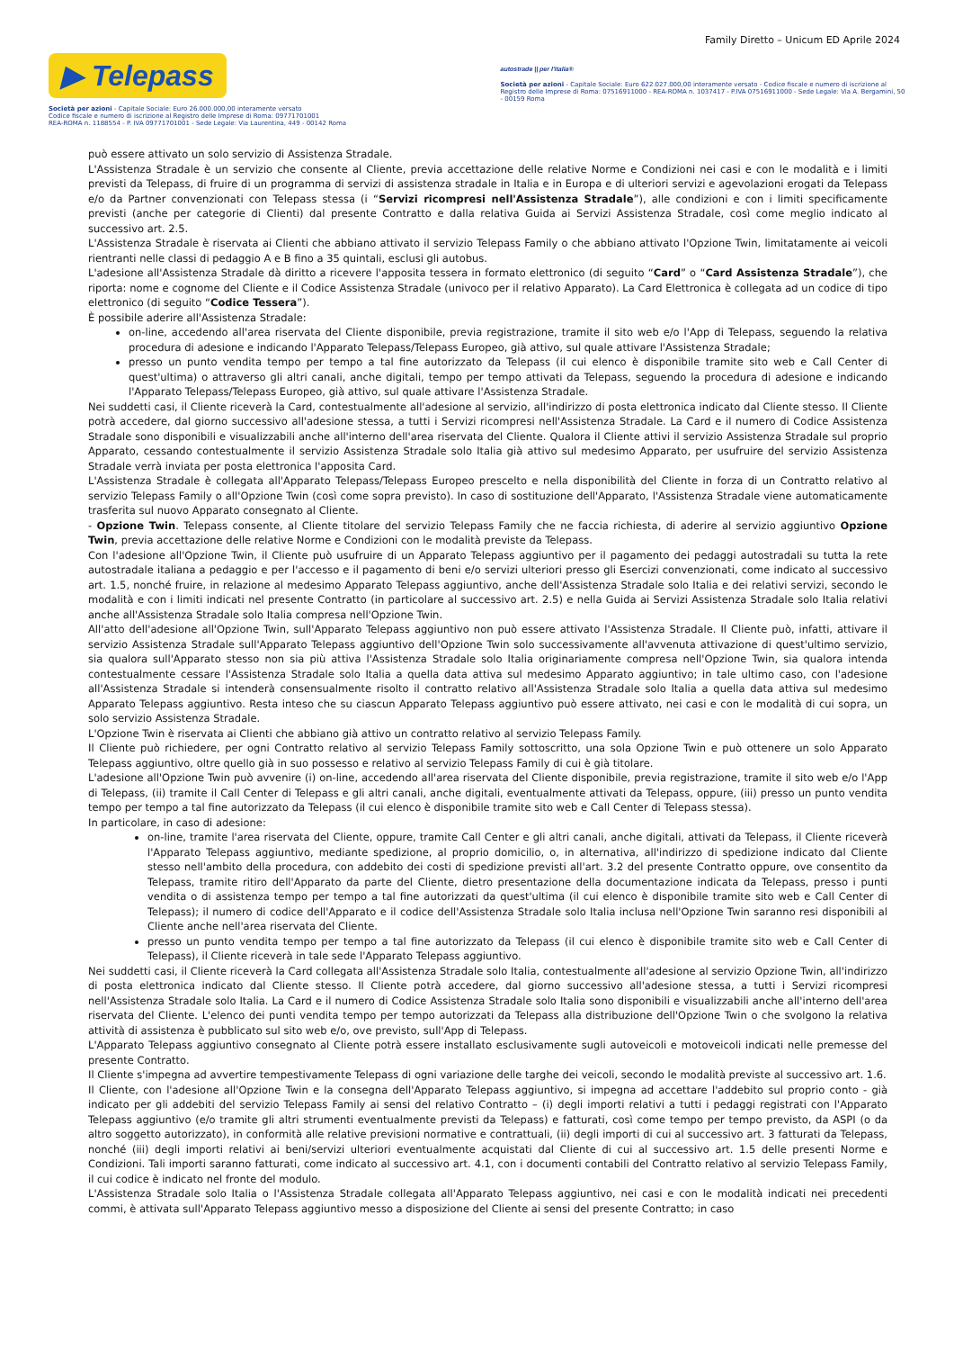Family Diretto – Unicum ED Aprile 2024
▶ Telepass
Società per azioni - Capitale Sociale: Euro 26.000.000,00 interamente versato
Codice fiscale e numero di iscrizione al Registro delle Imprese di Roma: 09771701001
REA-ROMA n. 1188554 - P. IVA 09771701001 - Sede Legale: Via Laurentina, 449 - 00142 Roma
autostrade || per l'italia®
Società per azioni - Capitale Sociale: Euro 622.027.000,00 interamente versato - Codice fiscale e numero di iscrizione al Registro delle Imprese di Roma: 07516911000 - REA-ROMA n. 1037417 - P.IVA 07516911000 - Sede Legale: Via A. Bergamini, 50 - 00159 Roma
può essere attivato un solo servizio di Assistenza Stradale.
L'Assistenza Stradale è un servizio che consente al Cliente, previa accettazione delle relative Norme e Condizioni nei casi e con le modalità e i limiti previsti da Telepass, di fruire di un programma di servizi di assistenza stradale in Italia e in Europa e di ulteriori servizi e agevolazioni erogati da Telepass e/o da Partner convenzionati con Telepass stessa (i “Servizi ricompresi nell'Assistenza Stradale”), alle condizioni e con i limiti specificamente previsti (anche per categorie di Clienti) dal presente Contratto e dalla relativa Guida ai Servizi Assistenza Stradale, così come meglio indicato al successivo art. 2.5.
L'Assistenza Stradale è riservata ai Clienti che abbiano attivato il servizio Telepass Family o che abbiano attivato l'Opzione Twin, limitatamente ai veicoli rientranti nelle classi di pedaggio A e B fino a 35 quintali, esclusi gli autobus.
L'adesione all'Assistenza Stradale dà diritto a ricevere l'apposita tessera in formato elettronico (di seguito “Card” o “Card Assistenza Stradale”), che riporta: nome e cognome del Cliente e il Codice Assistenza Stradale (univoco per il relativo Apparato). La Card Elettronica è collegata ad un codice di tipo elettronico (di seguito “Codice Tessera”).
È possibile aderire all'Assistenza Stradale:
on-line, accedendo all'area riservata del Cliente disponibile, previa registrazione, tramite il sito web e/o l'App di Telepass, seguendo la relativa procedura di adesione e indicando l'Apparato Telepass/Telepass Europeo, già attivo, sul quale attivare l'Assistenza Stradale;
presso un punto vendita tempo per tempo a tal fine autorizzato da Telepass (il cui elenco è disponibile tramite sito web e Call Center di quest'ultima) o attraverso gli altri canali, anche digitali, tempo per tempo attivati da Telepass, seguendo la procedura di adesione e indicando l'Apparato Telepass/Telepass Europeo, già attivo, sul quale attivare l'Assistenza Stradale.
Nei suddetti casi, il Cliente riceverà la Card, contestualmente all'adesione al servizio, all'indirizzo di posta elettronica indicato dal Cliente stesso. Il Cliente potrà accedere, dal giorno successivo all'adesione stessa, a tutti i Servizi ricompresi nell'Assistenza Stradale. La Card e il numero di Codice Assistenza Stradale sono disponibili e visualizzabili anche all'interno dell'area riservata del Cliente. Qualora il Cliente attivi il servizio Assistenza Stradale sul proprio Apparato, cessando contestualmente il servizio Assistenza Stradale solo Italia già attivo sul medesimo Apparato, per usufruire del servizio Assistenza Stradale verrà inviata per posta elettronica l'apposita Card.
L'Assistenza Stradale è collegata all'Apparato Telepass/Telepass Europeo prescelto e nella disponibilità del Cliente in forza di un Contratto relativo al servizio Telepass Family o all'Opzione Twin (così come sopra previsto). In caso di sostituzione dell'Apparato, l'Assistenza Stradale viene automaticamente trasferita sul nuovo Apparato consegnato al Cliente.
- Opzione Twin. Telepass consente, al Cliente titolare del servizio Telepass Family che ne faccia richiesta, di aderire al servizio aggiuntivo Opzione Twin, previa accettazione delle relative Norme e Condizioni con le modalità previste da Telepass.
Con l'adesione all'Opzione Twin, il Cliente può usufruire di un Apparato Telepass aggiuntivo per il pagamento dei pedaggi autostradali su tutta la rete autostradale italiana a pedaggio e per l'accesso e il pagamento di beni e/o servizi ulteriori presso gli Esercizi convenzionati, come indicato al successivo art. 1.5, nonché fruire, in relazione al medesimo Apparato Telepass aggiuntivo, anche dell'Assistenza Stradale solo Italia e dei relativi servizi, secondo le modalità e con i limiti indicati nel presente Contratto (in particolare al successivo art. 2.5) e nella Guida ai Servizi Assistenza Stradale solo Italia relativi anche all'Assistenza Stradale solo Italia compresa nell'Opzione Twin.
All'atto dell'adesione all'Opzione Twin, sull'Apparato Telepass aggiuntivo non può essere attivato l'Assistenza Stradale. Il Cliente può, infatti, attivare il servizio Assistenza Stradale sull'Apparato Telepass aggiuntivo dell'Opzione Twin solo successivamente all'avvenuta attivazione di quest'ultimo servizio, sia qualora sull'Apparato stesso non sia più attiva l'Assistenza Stradale solo Italia originariamente compresa nell'Opzione Twin, sia qualora intenda contestualmente cessare l'Assistenza Stradale solo Italia a quella data attiva sul medesimo Apparato aggiuntivo; in tale ultimo caso, con l'adesione all'Assistenza Stradale si intenderà consensualmente risolto il contratto relativo all'Assistenza Stradale solo Italia a quella data attiva sul medesimo Apparato Telepass aggiuntivo. Resta inteso che su ciascun Apparato Telepass aggiuntivo può essere attivato, nei casi e con le modalità di cui sopra, un solo servizio Assistenza Stradale.
L'Opzione Twin è riservata ai Clienti che abbiano già attivo un contratto relativo al servizio Telepass Family.
Il Cliente può richiedere, per ogni Contratto relativo al servizio Telepass Family sottoscritto, una sola Opzione Twin e può ottenere un solo Apparato Telepass aggiuntivo, oltre quello già in suo possesso e relativo al servizio Telepass Family di cui è già titolare.
L'adesione all'Opzione Twin può avvenire (i) on-line, accedendo all'area riservata del Cliente disponibile, previa registrazione, tramite il sito web e/o l'App di Telepass, (ii) tramite il Call Center di Telepass e gli altri canali, anche digitali, eventualmente attivati da Telepass, oppure, (iii) presso un punto vendita tempo per tempo a tal fine autorizzato da Telepass (il cui elenco è disponibile tramite sito web e Call Center di Telepass stessa).
In particolare, in caso di adesione:
on-line, tramite l'area riservata del Cliente, oppure, tramite Call Center e gli altri canali, anche digitali, attivati da Telepass, il Cliente riceverà l'Apparato Telepass aggiuntivo, mediante spedizione, al proprio domicilio, o, in alternativa, all'indirizzo di spedizione indicato dal Cliente stesso nell'ambito della procedura, con addebito dei costi di spedizione previsti all'art. 3.2 del presente Contratto oppure, ove consentito da Telepass, tramite ritiro dell'Apparato da parte del Cliente, dietro presentazione della documentazione indicata da Telepass, presso i punti vendita o di assistenza tempo per tempo a tal fine autorizzati da quest'ultima (il cui elenco è disponibile tramite sito web e Call Center di Telepass); il numero di codice dell'Apparato e il codice dell'Assistenza Stradale solo Italia inclusa nell'Opzione Twin saranno resi disponibili al Cliente anche nell'area riservata del Cliente.
presso un punto vendita tempo per tempo a tal fine autorizzato da Telepass (il cui elenco è disponibile tramite sito web e Call Center di Telepass), il Cliente riceverà in tale sede l'Apparato Telepass aggiuntivo.
Nei suddetti casi, il Cliente riceverà la Card collegata all'Assistenza Stradale solo Italia, contestualmente all'adesione al servizio Opzione Twin, all'indirizzo di posta elettronica indicato dal Cliente stesso. Il Cliente potrà accedere, dal giorno successivo all'adesione stessa, a tutti i Servizi ricompresi nell'Assistenza Stradale solo Italia. La Card e il numero di Codice Assistenza Stradale solo Italia sono disponibili e visualizzabili anche all'interno dell'area riservata del Cliente. L'elenco dei punti vendita tempo per tempo autorizzati da Telepass alla distribuzione dell'Opzione Twin o che svolgono la relativa attività di assistenza è pubblicato sul sito web e/o, ove previsto, sull'App di Telepass.
L'Apparato Telepass aggiuntivo consegnato al Cliente potrà essere installato esclusivamente sugli autoveicoli e motoveicoli indicati nelle premesse del presente Contratto.
Il Cliente s'impegna ad avvertire tempestivamente Telepass di ogni variazione delle targhe dei veicoli, secondo le modalità previste al successivo art. 1.6.
Il Cliente, con l'adesione all'Opzione Twin e la consegna dell'Apparato Telepass aggiuntivo, si impegna ad accettare l'addebito sul proprio conto - già indicato per gli addebiti del servizio Telepass Family ai sensi del relativo Contratto – (i) degli importi relativi a tutti i pedaggi registrati con l'Apparato Telepass aggiuntivo (e/o tramite gli altri strumenti eventualmente previsti da Telepass) e fatturati, così come tempo per tempo previsto, da ASPI (o da altro soggetto autorizzato), in conformità alle relative previsioni normative e contrattuali, (ii) degli importi di cui al successivo art. 3 fatturati da Telepass, nonché (iii) degli importi relativi ai beni/servizi ulteriori eventualmente acquistati dal Cliente di cui al successivo art. 1.5 delle presenti Norme e Condizioni. Tali importi saranno fatturati, come indicato al successivo art. 4.1, con i documenti contabili del Contratto relativo al servizio Telepass Family, il cui codice è indicato nel fronte del modulo.
L'Assistenza Stradale solo Italia o l'Assistenza Stradale collegata all'Apparato Telepass aggiuntivo, nei casi e con le modalità indicati nei precedenti commi, è attivata sull'Apparato Telepass aggiuntivo messo a disposizione del Cliente ai sensi del presente Contratto; in caso